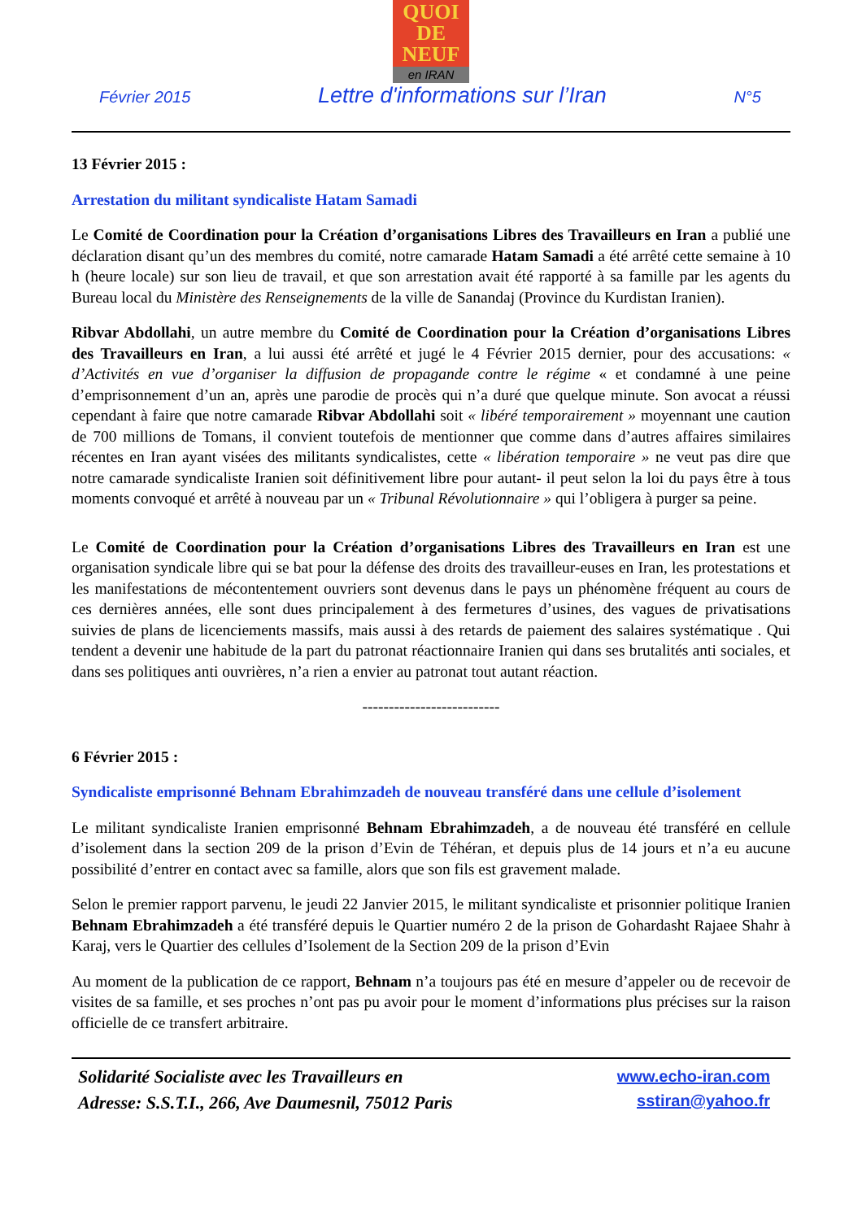QUOI
DE
NEUF
en IRAN
Février 2015 Lettre d'informations sur l’Iran N°5
13 Février 2015 :
Arrestation du militant syndicaliste Hatam Samadi
Le Comité de Coordination pour la Création d’organisations Libres des Travailleurs en Iran a publié une déclaration disant qu’un des membres du comité, notre camarade Hatam Samadi a été arrêté cette semaine à 10 h (heure locale) sur son lieu de travail, et que son arrestation avait été rapporté à sa famille par les agents du Bureau local du Ministère des Renseignements de la ville de Sanandaj (Province du Kurdistan Iranien).
Ribvar Abdollahi, un autre membre du Comité de Coordination pour la Création d’organisations Libres des Travailleurs en Iran, a lui aussi été arrêté et jugé le 4 Février 2015 dernier, pour des accusations: « d’Activités en vue d’organiser la diffusion de propagande contre le régime « et condamné à une peine d’emprisonnement d’un an, après une parodie de procès qui n’a duré que quelque minute. Son avocat a réussi cependant à faire que notre camarade Ribvar Abdollahi soit « libéré temporairement » moyennant une caution de 700 millions de Tomans, il convient toutefois de mentionner que comme dans d’autres affaires similaires récentes en Iran ayant visées des militants syndicalistes, cette « libération temporaire » ne veut pas dire que notre camarade syndicaliste Iranien soit définitivement libre pour autant- il peut selon la loi du pays être à tous moments convoqué et arrêté à nouveau par un « Tribunal Révolutionnaire » qui l’obligera à purger sa peine.
Le Comité de Coordination pour la Création d’organisations Libres des Travailleurs en Iran est une organisation syndicale libre qui se bat pour la défense des droits des travailleur-euses en Iran, les protestations et les manifestations de mécontentement ouvriers sont devenus dans le pays un phénomène fréquent au cours de ces dernières années, elle sont dues principalement à des fermetures d’usines, des vagues de privatisations suivies de plans de licenciements massifs, mais aussi à des retards de paiement des salaires systématique . Qui tendent a devenir une habitude de la part du patronat réactionnaire Iranien qui dans ses brutalités anti sociales, et dans ses politiques anti ouvrières, n’a rien a envier au patronat tout autant réaction.
--------------------------
6 Février 2015 :
Syndicaliste emprisonné Behnam Ebrahimzadeh de nouveau transféré dans une cellule d’isolement
Le militant syndicaliste Iranien emprisonné Behnam Ebrahimzadeh, a de nouveau été transféré en cellule d’isolement dans la section 209 de la prison d’Evin de Téhéran, et depuis plus de 14 jours et n’a eu aucune possibilité d’entrer en contact avec sa famille, alors que son fils est gravement malade.
Selon le premier rapport parvenu, le jeudi 22 Janvier 2015, le militant syndicaliste et prisonnier politique Iranien Behnam Ebrahimzadeh a été transféré depuis le Quartier numéro 2 de la prison de Gohardasht Rajaee Shahr à Karaj, vers le Quartier des cellules d’Isolement de la Section 209 de la prison d’Evin
Au moment de la publication de ce rapport, Behnam n’a toujours pas été en mesure d’appeler ou de recevoir de visites de sa famille, et ses proches n’ont pas pu avoir pour le moment d’informations plus précises sur la raison officielle de ce transfert arbitraire.
Solidarité Socialiste avec les Travailleurs en
Adresse: S.S.T.I., 266, Ave Daumesnil, 75012 Paris
www.echo-iran.com
sstiran@yahoo.fr